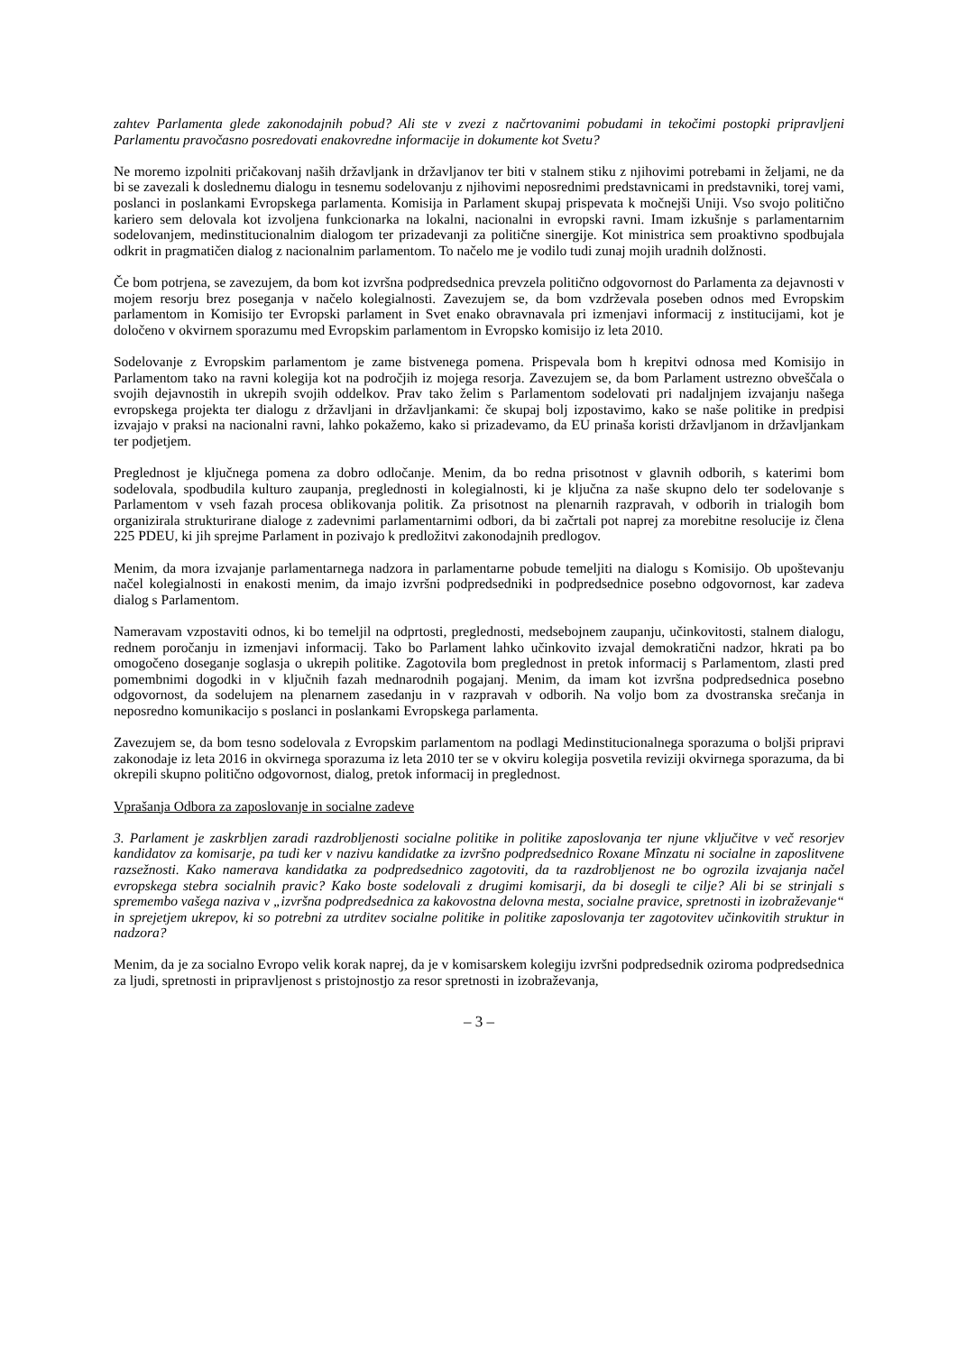zahtev Parlamenta glede zakonodajnih pobud? Ali ste v zvezi z načrtovanimi pobudami in tekočimi postopki pripravljeni Parlamentu pravočasno posredovati enakovredne informacije in dokumente kot Svetu?
Ne moremo izpolniti pričakovanj naših državljank in državljanov ter biti v stalnem stiku z njihovimi potrebami in željami, ne da bi se zavezali k doslednemu dialogu in tesnemu sodelovanju z njihovimi neposrednimi predstavnicami in predstavniki, torej vami, poslanci in poslankami Evropskega parlamenta. Komisija in Parlament skupaj prispevata k močnejši Uniji. Vso svojo politično kariero sem delovala kot izvoljena funkcionarka na lokalni, nacionalni in evropski ravni. Imam izkušnje s parlamentarnim sodelovanjem, medinstitucionalnim dialogom ter prizadevanji za politične sinergije. Kot ministrica sem proaktivno spodbujala odkrit in pragmatičen dialog z nacionalnim parlamentom. To načelo me je vodilo tudi zunaj mojih uradnih dolžnosti.
Če bom potrjena, se zavezujem, da bom kot izvršna podpredsednica prevzela politično odgovornost do Parlamenta za dejavnosti v mojem resorju brez poseganja v načelo kolegialnosti. Zavezujem se, da bom vzdrževala poseben odnos med Evropskim parlamentom in Komisijo ter Evropski parlament in Svet enako obravnavala pri izmenjavi informacij z institucijami, kot je določeno v okvirnem sporazumu med Evropskim parlamentom in Evropsko komisijo iz leta 2010.
Sodelovanje z Evropskim parlamentom je zame bistvenega pomena. Prispevala bom h krepitvi odnosa med Komisijo in Parlamentom tako na ravni kolegija kot na področjih iz mojega resorja. Zavezujem se, da bom Parlament ustrezno obveščala o svojih dejavnostih in ukrepih svojih oddelkov. Prav tako želim s Parlamentom sodelovati pri nadaljnjem izvajanju našega evropskega projekta ter dialogu z državljani in državljankami: če skupaj bolj izpostavimo, kako se naše politike in predpisi izvajajo v praksi na nacionalni ravni, lahko pokažemo, kako si prizadevamo, da EU prinaša koristi državljanom in državljankam ter podjetjem.
Preglednost je ključnega pomena za dobro odločanje. Menim, da bo redna prisotnost v glavnih odborih, s katerimi bom sodelovala, spodbudila kulturo zaupanja, preglednosti in kolegialnosti, ki je ključna za naše skupno delo ter sodelovanje s Parlamentom v vseh fazah procesa oblikovanja politik. Za prisotnost na plenarnih razpravah, v odborih in trialogih bom organizirala strukturirane dialoge z zadevnimi parlamentarnimi odbori, da bi začrtali pot naprej za morebitne resolucije iz člena 225 PDEU, ki jih sprejme Parlament in pozivajo k predložitvi zakonodajnih predlogov.
Menim, da mora izvajanje parlamentarnega nadzora in parlamentarne pobude temeljiti na dialogu s Komisijo. Ob upoštevanju načel kolegialnosti in enakosti menim, da imajo izvršni podpredsedniki in podpredsednice posebno odgovornost, kar zadeva dialog s Parlamentom.
Nameravam vzpostaviti odnos, ki bo temeljil na odprtosti, preglednosti, medsebojnem zaupanju, učinkovitosti, stalnem dialogu, rednem poročanju in izmenjavi informacij. Tako bo Parlament lahko učinkovito izvajal demokratični nadzor, hkrati pa bo omogočeno doseganje soglasja o ukrepih politike. Zagotovila bom preglednost in pretok informacij s Parlamentom, zlasti pred pomembnimi dogodki in v ključnih fazah mednarodnih pogajanj. Menim, da imam kot izvršna podpredsednica posebno odgovornost, da sodelujem na plenarnem zasedanju in v razpravah v odborih. Na voljo bom za dvostranska srečanja in neposredno komunikacijo s poslanci in poslankami Evropskega parlamenta.
Zavezujem se, da bom tesno sodelovala z Evropskim parlamentom na podlagi Medinstitucionalnega sporazuma o boljši pripravi zakonodaje iz leta 2016 in okvirnega sporazuma iz leta 2010 ter se v okviru kolegija posvetila reviziji okvirnega sporazuma, da bi okrepili skupno politično odgovornost, dialog, pretok informacij in preglednost.
Vprašanja Odbora za zaposlovanje in socialne zadeve
3. Parlament je zaskrbljen zaradi razdrobljenosti socialne politike in politike zaposlovanja ter njune vključitve v več resorjev kandidatov za komisarje, pa tudi ker v nazivu kandidatke za izvršno podpredsednico Roxane Mînzatu ni socialne in zaposlitvene razsežnosti. Kako namerava kandidatka za podpredsednico zagotoviti, da ta razdrobljenost ne bo ogrozila izvajanja načel evropskega stebra socialnih pravic? Kako boste sodelovali z drugimi komisarji, da bi dosegli te cilje? Ali bi se strinjali s spremembo vašega naziva v „izvršna podpredsednica za kakovostna delovna mesta, socialne pravice, spretnosti in izobraževanje“ in sprejetjem ukrepov, ki so potrebni za utrditev socialne politike in politike zaposlovanja ter zagotovitev učinkovitih struktur in nadzora?
Menim, da je za socialno Evropo velik korak naprej, da je v komisarskem kolegiju izvršni podpredsednik oziroma podpredsednica za ljudi, spretnosti in pripravljenost s pristojnostjo za resor spretnosti in izobraževanja,
– 3 –